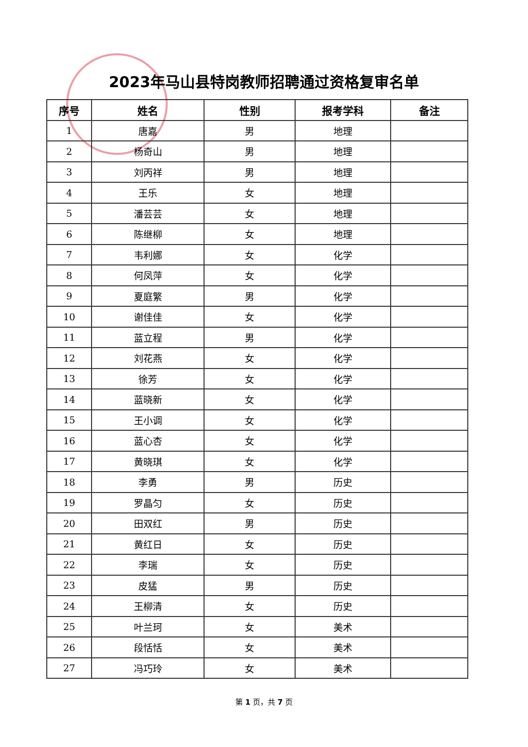2023年马山县特岗教师招聘通过资格复审名单
| 序号 | 姓名 | 性别 | 报考学科 | 备注 |
| --- | --- | --- | --- | --- |
| 1 | 唐嘉 | 男 | 地理 | |
| 2 | 杨奇山 | 男 | 地理 | |
| 3 | 刘丙祥 | 男 | 地理 | |
| 4 | 王乐 | 女 | 地理 | |
| 5 | 潘芸芸 | 女 | 地理 | |
| 6 | 陈继柳 | 女 | 地理 | |
| 7 | 韦利娜 | 女 | 化学 | |
| 8 | 何凤萍 | 女 | 化学 | |
| 9 | 夏庭繁 | 男 | 化学 | |
| 10 | 谢佳佳 | 女 | 化学 | |
| 11 | 蓝立程 | 男 | 化学 | |
| 12 | 刘花燕 | 女 | 化学 | |
| 13 | 徐芳 | 女 | 化学 | |
| 14 | 蓝晓新 | 女 | 化学 | |
| 15 | 王小调 | 女 | 化学 | |
| 16 | 蓝心杏 | 女 | 化学 | |
| 17 | 黄晓琪 | 女 | 化学 | |
| 18 | 李勇 | 男 | 历史 | |
| 19 | 罗晶匀 | 女 | 历史 | |
| 20 | 田双红 | 男 | 历史 | |
| 21 | 黄红日 | 女 | 历史 | |
| 22 | 李瑞 | 女 | 历史 | |
| 23 | 皮猛 | 男 | 历史 | |
| 24 | 王柳清 | 女 | 历史 | |
| 25 | 叶兰珂 | 女 | 美术 | |
| 26 | 段恬恬 | 女 | 美术 | |
| 27 | 冯巧玲 | 女 | 美术 | |
第 1 页，共 7 页